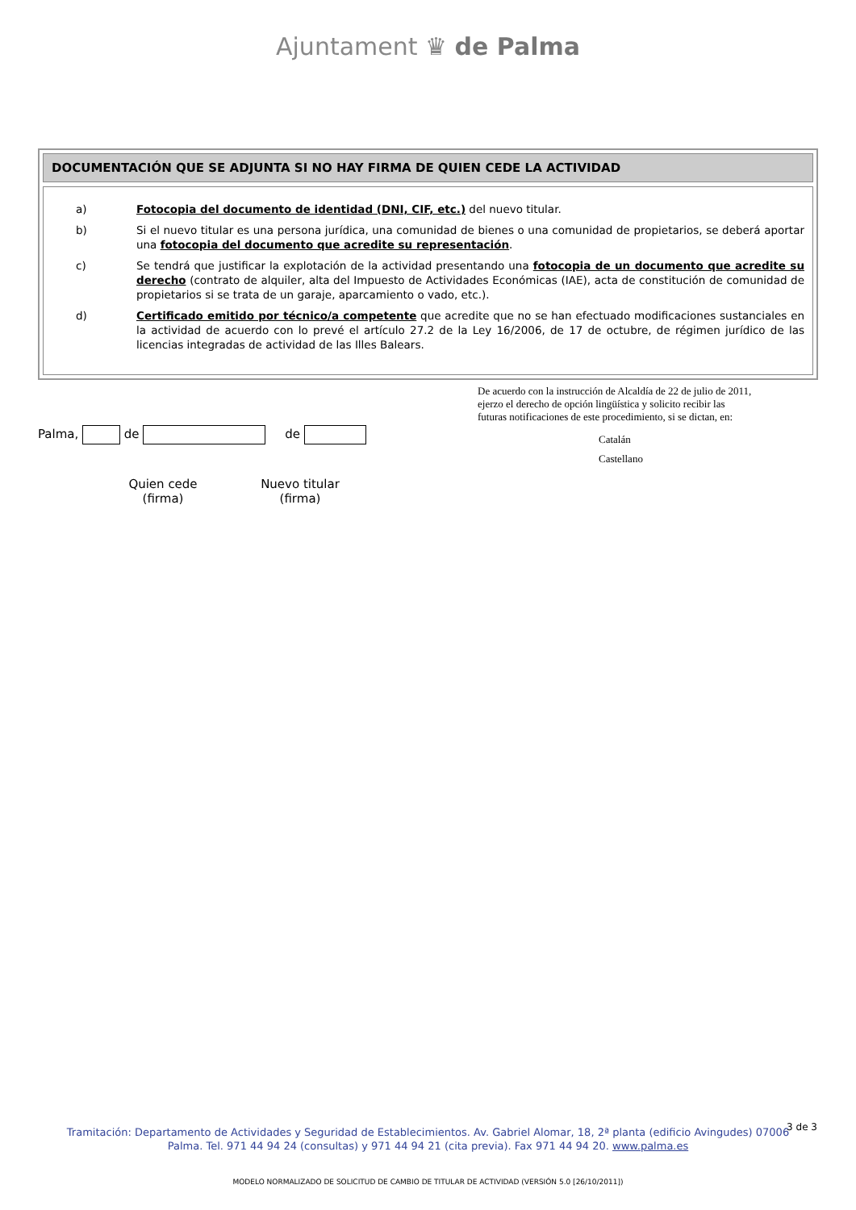Ajuntament ♛ de Palma
DOCUMENTACIÓN QUE SE ADJUNTA SI NO HAY FIRMA DE QUIEN CEDE LA ACTIVIDAD
a) Fotocopia del documento de identidad (DNI, CIF, etc.) del nuevo titular.
b) Si el nuevo titular es una persona jurídica, una comunidad de bienes o una comunidad de propietarios, se deberá aportar una fotocopia del documento que acredite su representación.
c) Se tendrá que justificar la explotación de la actividad presentando una fotocopia de un documento que acredite su derecho (contrato de alquiler, alta del Impuesto de Actividades Económicas (IAE), acta de constitución de comunidad de propietarios si se trata de un garaje, aparcamiento o vado, etc.).
d) Certificado emitido por técnico/a competente que acredite que no se han efectuado modificaciones sustanciales en la actividad de acuerdo con lo prevé el artículo 27.2 de la Ley 16/2006, de 17 de octubre, de régimen jurídico de las licencias integradas de actividad de las Illes Balears.
Palma, de de
Quien cede
(firma)
Nuevo titular
(firma)
De acuerdo con la instrucción de Alcaldía de 22 de julio de 2011,
ejerzo el derecho de opción lingüística y solicito recibir las
futuras notificaciones de este procedimiento, si se dictan, en:
Catalán
Castellano
3 de 3
Tramitación: Departamento de Actividades y Seguridad de Establecimientos. Av. Gabriel Alomar, 18, 2ª planta (edificio Avingudes) 07006
Palma. Tel. 971 44 94 24 (consultas) y 971 44 94 21 (cita previa). Fax 971 44 94 20. www.palma.es
MODELO NORMALIZADO DE SOLICITUD DE CAMBIO DE TITULAR DE ACTIVIDAD (VERSIÓN 5.0 [26/10/2011])